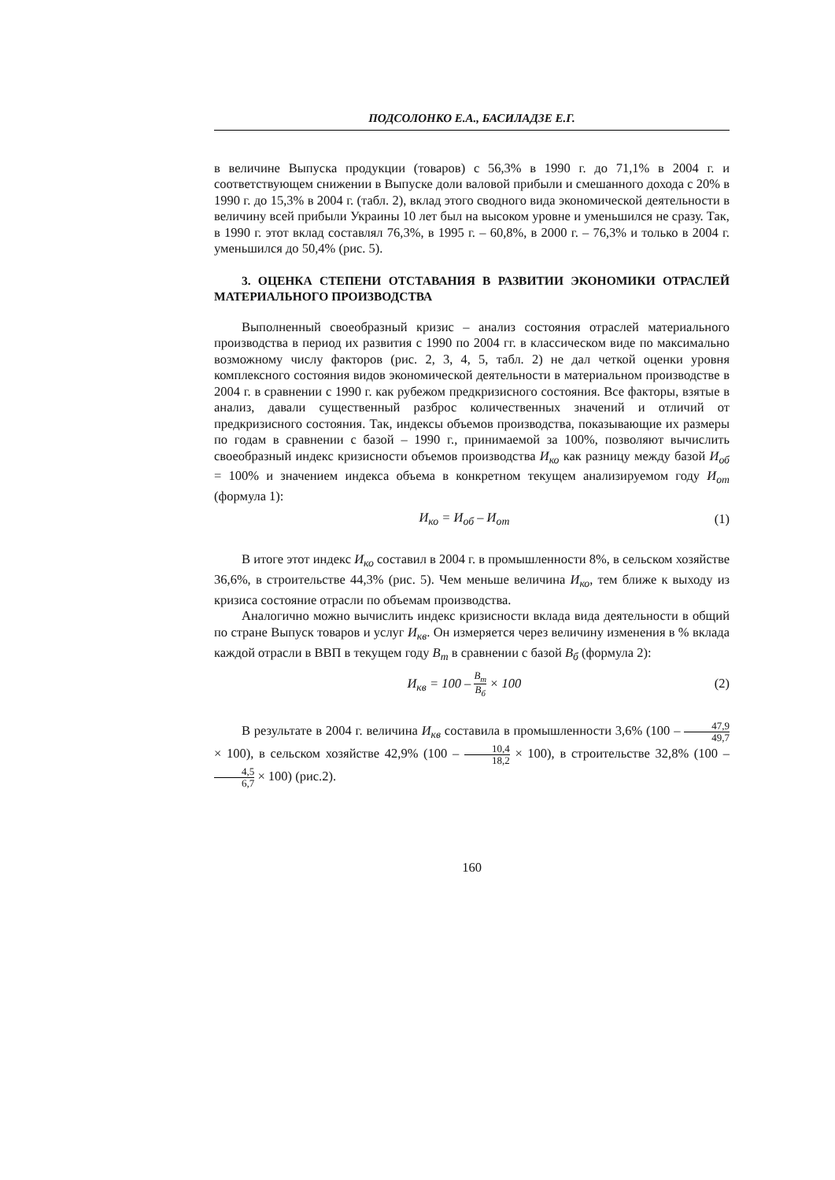ПОДСОЛОНКО Е.А., БАСИЛАДЗЕ Е.Г.
в величине Выпуска продукции (товаров) с 56,3% в 1990 г. до 71,1% в 2004 г. и соответствующем снижении в Выпуске доли валовой прибыли и смешанного дохода с 20% в 1990 г. до 15,3% в 2004 г. (табл. 2), вклад этого сводного вида экономической деятельности в величину всей прибыли Украины 10 лет был на высоком уровне и уменьшился не сразу. Так, в 1990 г. этот вклад составлял 76,3%, в 1995 г. – 60,8%, в 2000 г. – 76,3% и только в 2004 г. уменьшился до 50,4% (рис. 5).
3. ОЦЕНКА СТЕПЕНИ ОТСТАВАНИЯ В РАЗВИТИИ ЭКОНОМИКИ ОТРАСЛЕЙ МАТЕРИАЛЬНОГО ПРОИЗВОДСТВА
Выполненный своеобразный кризис – анализ состояния отраслей материального производства в период их развития с 1990 по 2004 гг. в классическом виде по максимально возможному числу факторов (рис. 2, 3, 4, 5, табл. 2) не дал четкой оценки уровня комплексного состояния видов экономической деятельности в материальном производстве в 2004 г. в сравнении с 1990 г. как рубежом предкризисного состояния. Все факторы, взятые в анализ, давали существенный разброс количественных значений и отличий от предкризисного состояния. Так, индексы объемов производства, показывающие их размеры по годам в сравнении с базой – 1990 г., принимаемой за 100%, позволяют вычислить своеобразный индекс кризисности объемов производства И<sub>ко</sub> как разницу между базой И<sub>об</sub> = 100% и значением индекса объема в конкретном текущем анализируемом году И<sub>от</sub> (формула 1):
И<sub>ко</sub> = И<sub>об</sub> – И<sub>от</sub> (1)
В итоге этот индекс И<sub>ко</sub> составил в 2004 г. в промышленности 8%, в сельском хозяйстве 36,6%, в строительстве 44,3% (рис. 5). Чем меньше величина И<sub>ко</sub>, тем ближе к выходу из кризиса состояние отрасли по объемам производства.
Аналогично можно вычислить индекс кризисности вклада вида деятельности в общий по стране Выпуск товаров и услуг И<sub>кв</sub>. Он измеряется через величину изменения в % вклада каждой отрасли в ВВП в текущем году В<sub>т</sub> в сравнении с базой В<sub>б</sub> (формула 2):
И<sub>кв</sub> = 100 – В<sub>т</sub> В<sub>б</sub> × 100 (2)
В результате в 2004 г. величина И<sub>кв</sub> составила в промышленности 3,6% (100 – 47,9 49,7 × 100), в сельском хозяйстве 42,9% (100 – 10,4 18,2 × 100), в строительстве 32,8% (100 – 4,5 6,7 × 100) (рис.2).
160